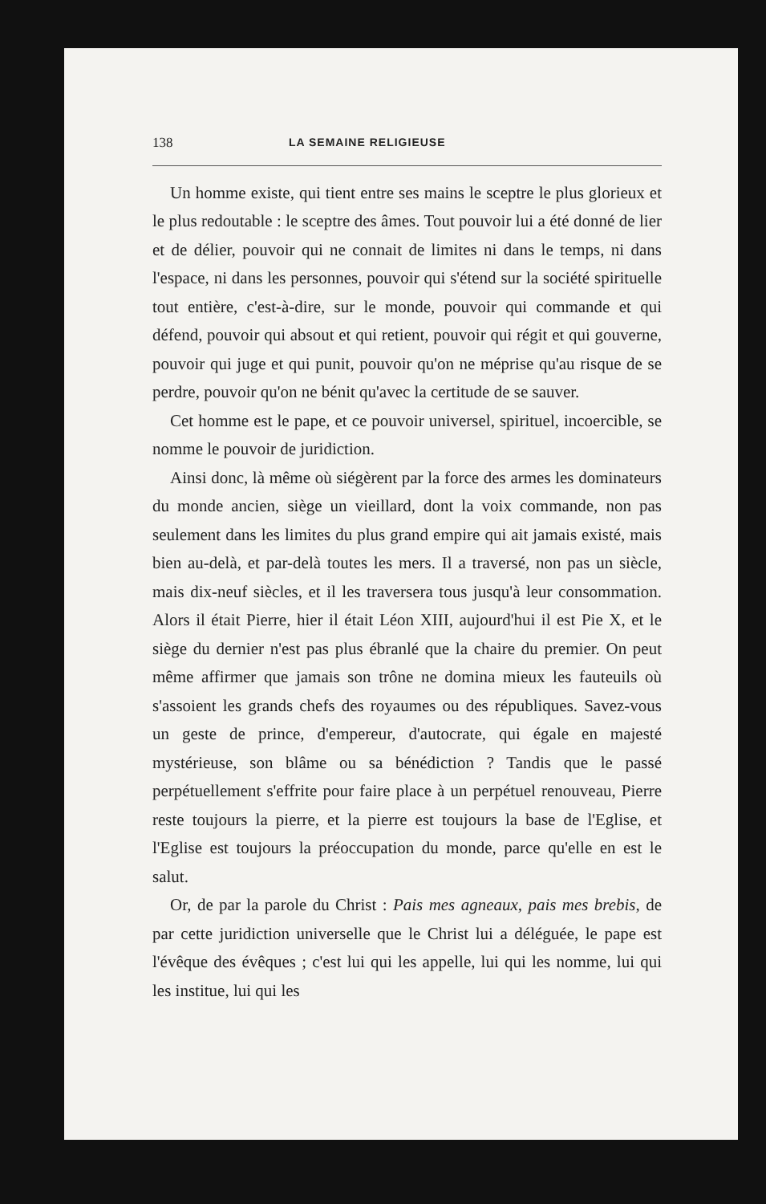138 LA SEMAINE RELIGIEUSE
Un homme existe, qui tient entre ses mains le sceptre le plus glorieux et le plus redoutable : le sceptre des âmes. Tout pouvoir lui a été donné de lier et de délier, pouvoir qui ne connait de limites ni dans le temps, ni dans l'espace, ni dans les personnes, pouvoir qui s'étend sur la société spirituelle tout entière, c'est-à-dire, sur le monde, pouvoir qui commande et qui défend, pouvoir qui absout et qui retient, pouvoir qui régit et qui gouverne, pouvoir qui juge et qui punit, pouvoir qu'on ne méprise qu'au risque de se perdre, pouvoir qu'on ne bénit qu'avec la certitude de se sauver.
Cet homme est le pape, et ce pouvoir universel, spirituel, incoercible, se nomme le pouvoir de juridiction.
Ainsi donc, là même où siégèrent par la force des armes les dominateurs du monde ancien, siège un vieillard, dont la voix commande, non pas seulement dans les limites du plus grand empire qui ait jamais existé, mais bien au-delà, et par-delà toutes les mers. Il a traversé, non pas un siècle, mais dix-neuf siècles, et il les traversera tous jusqu'à leur consommation. Alors il était Pierre, hier il était Léon XIII, aujourd'hui il est Pie X, et le siège du dernier n'est pas plus ébranlé que la chaire du premier. On peut même affirmer que jamais son trône ne domina mieux les fauteuils où s'assoient les grands chefs des royaumes ou des républiques. Savez-vous un geste de prince, d'empereur, d'autocrate, qui égale en majesté mystérieuse, son blâme ou sa bénédiction ? Tandis que le passé perpétuellement s'effrite pour faire place à un perpétuel renouveau, Pierre reste toujours la pierre, et la pierre est toujours la base de l'Eglise, et l'Eglise est toujours la préoccupation du monde, parce qu'elle en est le salut.
Or, de par la parole du Christ : Pais mes agneaux, pais mes brebis, de par cette juridiction universelle que le Christ lui a déléguée, le pape est l'évêque des évêques ; c'est lui qui les appelle, lui qui les nomme, lui qui les institue, lui qui les